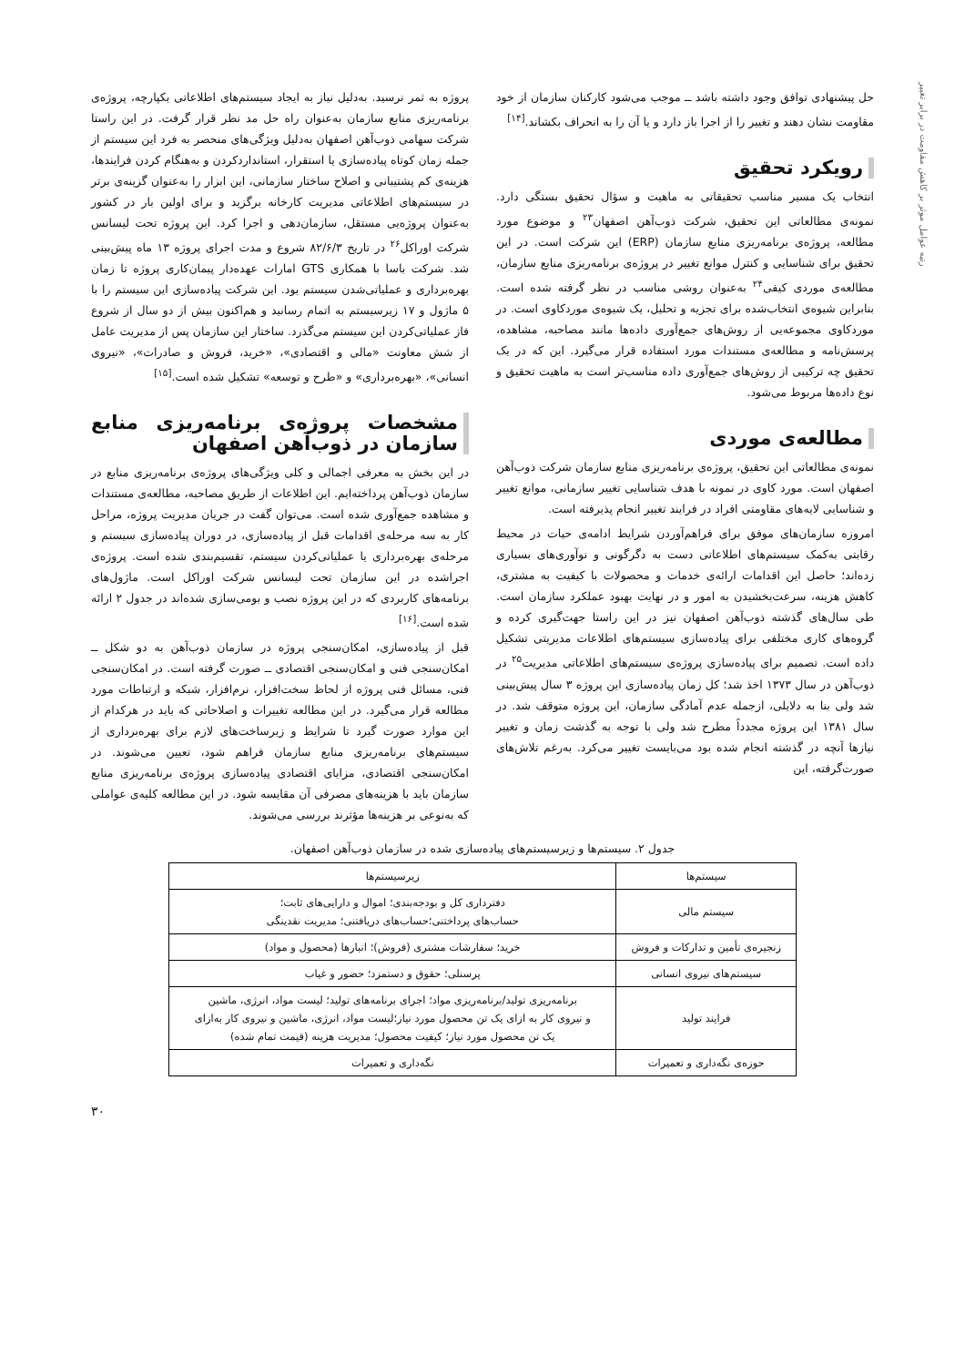رتبه عوامل موثر بر کاهش مقاومت در برابر تغییر
حل پیشنهادی توافق وجود داشته باشد ــ موجب می‌شود کارکنان سازمان از خود مقاومت نشان دهند و تغییر را از اجرا باز دارد و یا آن را به انحراف بکشاند.<sup>[۱۴]</sup>
رویکرد تحقیق
انتخاب یک مسیر مناسب تحقیقاتی به ماهیت و سؤال تحقیق بستگی دارد. نمونه‌ی مطالعاتی این تحقیق، شرکت ذوب‌آهن اصفهان<sup>۲۳</sup> و موضوع مورد مطالعه، پروژه‌ی برنامه‌ریزی منابع سازمان (ERP) این شرکت است. در این تحقیق برای شناسایی و کنترل موانع تغییر در پروژه‌ی برنامه‌ریزی منابع سازمان، مطالعه‌ی موردی کیفی<sup>۲۴</sup> به‌عنوان روشی مناسب در نظر گرفته شده است. بنابراین شیوه‌ی انتخاب‌شده برای تجزیه و تحلیل، یک شیوه‌ی موردکاوی است. در موردکاوی مجموعه‌یی از روش‌های جمع‌آوری داده‌ها مانند مصاحبه، مشاهده، پرسش‌نامه و مطالعه‌ی مستندات مورد استفاده قرار می‌گیرد. این که در یک تحقیق چه ترکیبی از روش‌های جمع‌آوری داده مناسب‌تر است به ماهیت تحقیق و نوع داده‌ها مربوط می‌شود.
مطالعه‌ی موردی
نمونه‌ی مطالعاتی این تحقیق، پروژه‌ی برنامه‌ریزی منابع سازمان شرکت ذوب‌آهن اصفهان است. مورد کاوی در نمونه با هدف شناسایی تغییر سازمانی، موانع تغییر و شناسایی لایه‌های مقاومتی افراد در فرایند تغییر انجام پذیرفته است.
امروزه سازمان‌های موفق برای فراهم‌آوردن شرایط ادامه‌ی حیات در محیط رقابتی به‌کمک سیستم‌های اطلاعاتی دست به دگرگونی و نوآوری‌های بسیاری زده‌اند؛ حاصل این اقدامات ارائه‌ی خدمات و محصولات با کیفیت به مشتری، کاهش هزینه، سرعت‌بخشیدن به امور و در نهایت بهبود عملکرد سازمان است. طی سال‌های گذشته ذوب‌آهن اصفهان نیز در این راستا جهت‌گیری کرده و گروه‌های کاری مختلفی برای پیاده‌سازی سیستم‌های اطلاعات مدیریتی تشکیل داده است. تصمیم برای پیاده‌سازی پروژه‌ی سیستم‌های اطلاعاتی مدیریت<sup>۲۵</sup> در ذوب‌آهن در سال ۱۳۷۳ اخذ شد؛ کل زمان پیاده‌سازی این پروژه ۳ سال پیش‌بینی شد ولی بنا به دلایلی، ازجمله عدم آمادگی سازمان، این پروژه متوقف شد. در سال ۱۳۸۱ این پروژه مجدداً مطرح شد ولی با توجه به گذشت زمان و تغییر نیازها آنچه در گذشته انجام شده بود می‌بایست تغییر می‌کرد. به‌رغم تلاش‌های صورت‌گرفته، این
پروژه به ثمر نرسید. به‌دلیل نیاز به ایجاد سیستم‌های اطلاعاتی یکپارچه، پروژه‌ی برنامه‌ریزی منابع سازمان به‌عنوان راه حل مد نظر قرار گرفت. در این راستا شرکت سهامی ذوب‌آهن اصفهان به‌دلیل ویژگی‌های منحصر به فرد این سیستم از جمله زمان کوتاه پیاده‌سازی یا استقرار، استانداردکردن و به‌هنگام کردن فرایندها، هزینه‌ی کم پشتیبانی و اصلاح ساختار سازمانی، این ابزار را به‌عنوان گزینه‌ی برتر در سیستم‌های اطلاعاتی مدیریت کارخانه برگزید و برای اولین بار در کشور به‌عنوان پروژه‌یی مستقل، سازمان‌دهی و اجرا کرد. این پروژه تحت لیسانس شرکت اوراکل<sup>۲۶</sup> در تاریخ ۸۲/۶/۳ شروع و مدت اجرای پروژه ۱۳ ماه پیش‌بینی شد. شرکت باسا با همکاری GTS امارات عهده‌دار پیمان‌کاری پروژه تا زمان بهره‌برداری و عملیاتی‌شدن سیستم بود. این شرکت پیاده‌سازی این سیستم را با ۵ ماژول و ۱۷ زیرسیستم به اتمام رسانید و هم‌اکنون بیش از دو سال از شروع فاز عملیاتی‌کردن این سیستم می‌گذرد. ساختار این سازمان پس از مدیریت عامل از شش معاونت «مالی و اقتصادی»، «خرید، فروش و صادرات»، «نیروی انسانی»، «بهره‌برداری» و «طرح و توسعه» تشکیل شده است.<sup>[۱۵]</sup>
مشخصات پروژه‌ی برنامه‌ریزی منابع سازمان در ذوب‌آهن اصفهان
در این بخش به معرفی اجمالی و کلی ویژگی‌های پروژه‌ی برنامه‌ریزی منابع در سازمان ذوب‌آهن پرداخته‌ایم. این اطلاعات از طریق مصاحبه، مطالعه‌ی مستندات و مشاهده جمع‌آوری شده است. می‌توان گفت در جریان مدیریت پروژه، مراحل کار به سه مرحله‌ی اقدامات قبل از پیاده‌سازی، در دوران پیاده‌سازی سیستم و مرحله‌ی بهره‌برداری یا عملیاتی‌کردن سیستم، تقسیم‌بندی شده است. پروژه‌ی اجراشده در این سازمان تحت لیسانس شرکت اوراکل است. ماژول‌های برنامه‌های کاربردی که در این پروژه نصب و بومی‌سازی شده‌اند در جدول ۲ ارائه شده است.<sup>[۱۶]</sup>
قبل از پیاده‌سازی، امکان‌سنجی پروژه در سازمان ذوب‌آهن به دو شکل ــ امکان‌سنجی فنی و امکان‌سنجی اقتصادی ــ صورت گرفته است. در امکان‌سنجی فنی، مسائل فنی پروژه از لحاظ سخت‌افزار، نرم‌افزار، شبکه و ارتباطات مورد مطالعه قرار می‌گیرد. در این مطالعه تغییرات و اصلاحاتی که باید در هرکدام از این موارد صورت گیرد تا شرایط و زیرساخت‌های لازم برای بهره‌برداری از سیستم‌های برنامه‌ریزی منابع سازمان فراهم شود، تعیین می‌شوند. در امکان‌سنجی اقتصادی، مزایای اقتصادی پیاده‌سازی پروژه‌ی برنامه‌ریزی منابع سازمان باید با هزینه‌های مصرفی آن مقایسه شود. در این مطالعه کلیه‌ی عواملی که به‌نوعی بر هزینه‌ها مؤثرند بررسی می‌شوند.
جدول ۲. سیستم‌ها و زیرسیستم‌های پیاده‌سازی شده در سازمان ذوب‌آهن اصفهان.
| سیستم‌ها | زیرسیستم‌ها |
| --- | --- |
| سیستم مالی | دفترداری کل و بودجه‌بندی؛ اموال و دارایی‌های ثابت؛ حساب‌های پرداختنی؛حساب‌های دریافتنی؛ مدیریت نقدینگی |
| زنجیره‌ی تأمین و تدارکات و فروش | خرید؛ سفارشات مشتری (فروش)؛ انبارها (محصول و مواد) |
| سیستم‌های نیروی انسانی | پرسنلی؛ حقوق و دستمزد؛ حضور و غیاب |
| فرایند تولید | برنامه‌ریزی تولید/برنامه‌ریزی مواد؛ اجرای برنامه‌های تولید؛ لیست مواد، انرژی، ماشین و نیروی کار به ازای یک تن محصول مورد نیاز؛لیست مواد، انرژی، ماشین و نیروی کار به‌ازای یک تن محصول مورد نیاز؛ کیفیت محصول؛ مدیریت هزینه (قیمت تمام شده) |
| حوزه‌ی نگه‌داری و تعمیرات | نگه‌داری و تعمیرات |
۳۰